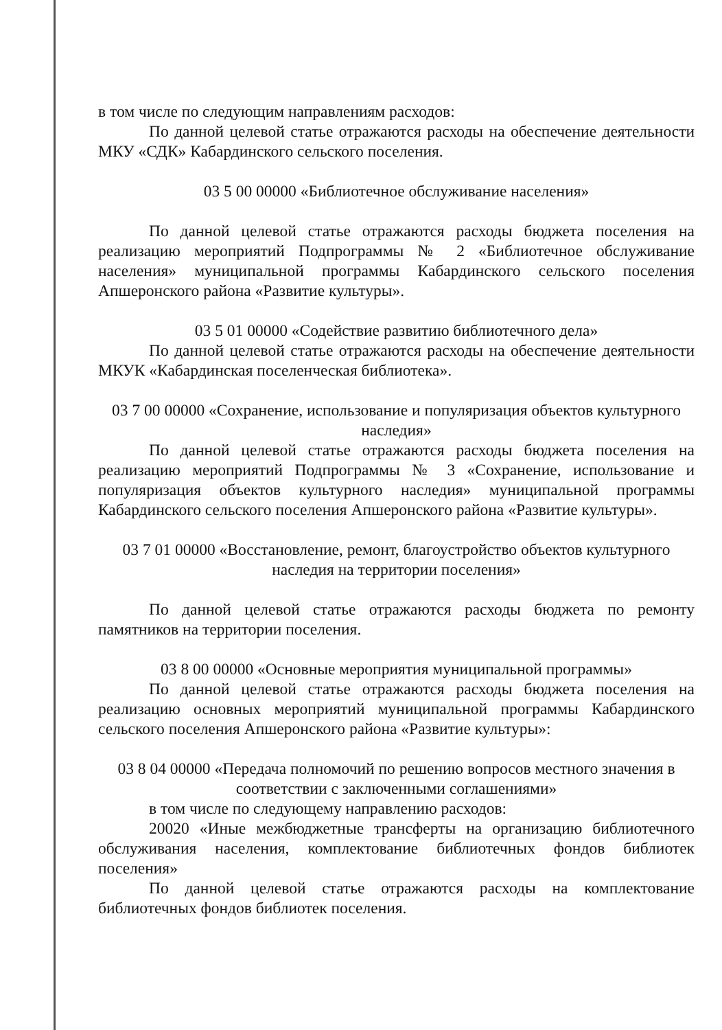в том числе по следующим направлениям расходов:
По данной целевой статье отражаются расходы на обеспечение деятельности МКУ «СДК» Кабардинского сельского поселения.
03 5 00 00000 «Библиотечное обслуживание населения»
По данной целевой статье отражаются расходы бюджета поселения на реализацию мероприятий Подпрограммы № 2 «Библиотечное обслуживание населения» муниципальной программы Кабардинского сельского поселения Апшеронского района «Развитие культуры».
03 5 01 00000 «Содействие развитию библиотечного дела»
По данной целевой статье отражаются расходы на обеспечение деятельности МКУК «Кабардинская поселенческая библиотека».
03 7 00 00000 «Сохранение, использование и популяризация объектов культурного наследия»
По данной целевой статье отражаются расходы бюджета поселения на реализацию мероприятий Подпрограммы № 3 «Сохранение, использование и популяризация объектов культурного наследия» муниципальной программы Кабардинского сельского поселения Апшеронского района «Развитие культуры».
03 7 01 00000 «Восстановление, ремонт, благоустройство объектов культурного наследия на территории поселения»
По данной целевой статье отражаются расходы бюджета по ремонту памятников на территории поселения.
03 8 00 00000 «Основные мероприятия муниципальной программы»
По данной целевой статье отражаются расходы бюджета поселения на реализацию основных мероприятий муниципальной программы Кабардинского сельского поселения Апшеронского района «Развитие культуры»:
03 8 04 00000 «Передача полномочий по решению вопросов местного значения в соответствии с заключенными соглашениями»
в том числе по следующему направлению расходов:
20020 «Иные межбюджетные трансферты на организацию библиотечного обслуживания населения, комплектование библиотечных фондов библиотек поселения»
По данной целевой статье отражаются расходы на комплектование библиотечных фондов библиотек поселения.